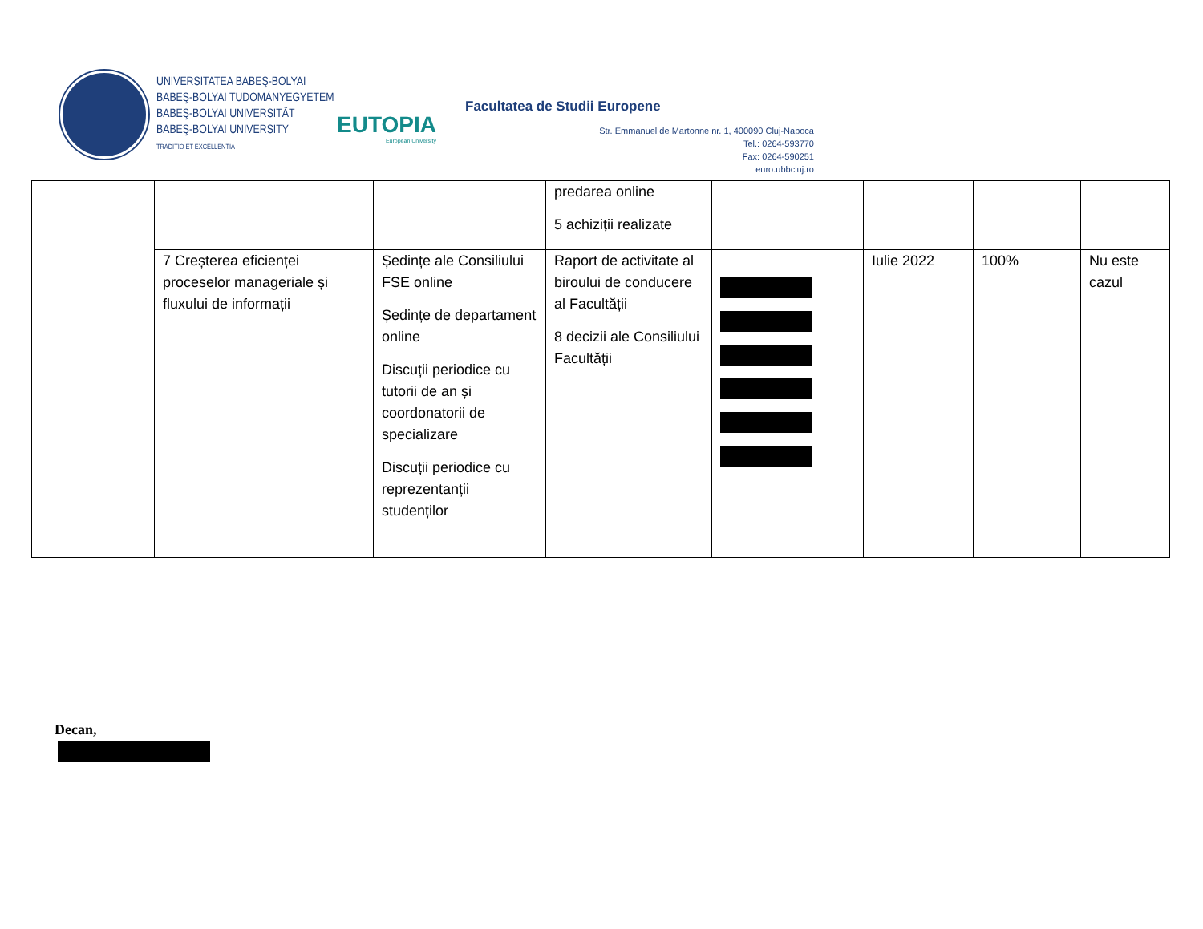UNIVERSITATEA BABEŞ-BOLYAI
BABEŞ-BOLYAI TUDOMÁNYEGYETEM
BABEŞ-BOLYAI UNIVERSITÄT
BABEŞ-BOLYAI UNIVERSITY
TRADITIO ET EXCELLENTIA
EUTOPIA
European University
Facultatea de Studii Europene
Str. Emmanuel de Martonne nr. 1, 400090 Cluj-Napoca
Tel.: 0264-593770
Fax: 0264-590251
euro.ubbcluj.ro
| | | | predarea online 5 achiziții realizate | | | | |
| | 7 Creșterea eficienței proceselor manageriale și fluxului de informații | Ședințe ale Consiliului FSE online Ședințe de departament online Discuții periodice cu tutorii de an și coordonatorii de specializare Discuții periodice cu reprezentanții studenților | Raport de activitate al biroului de conducere al Facultății 8 decizii ale Consiliului Facultății | | Iulie 2022 | 100% | Nu este cazul |
Decan,